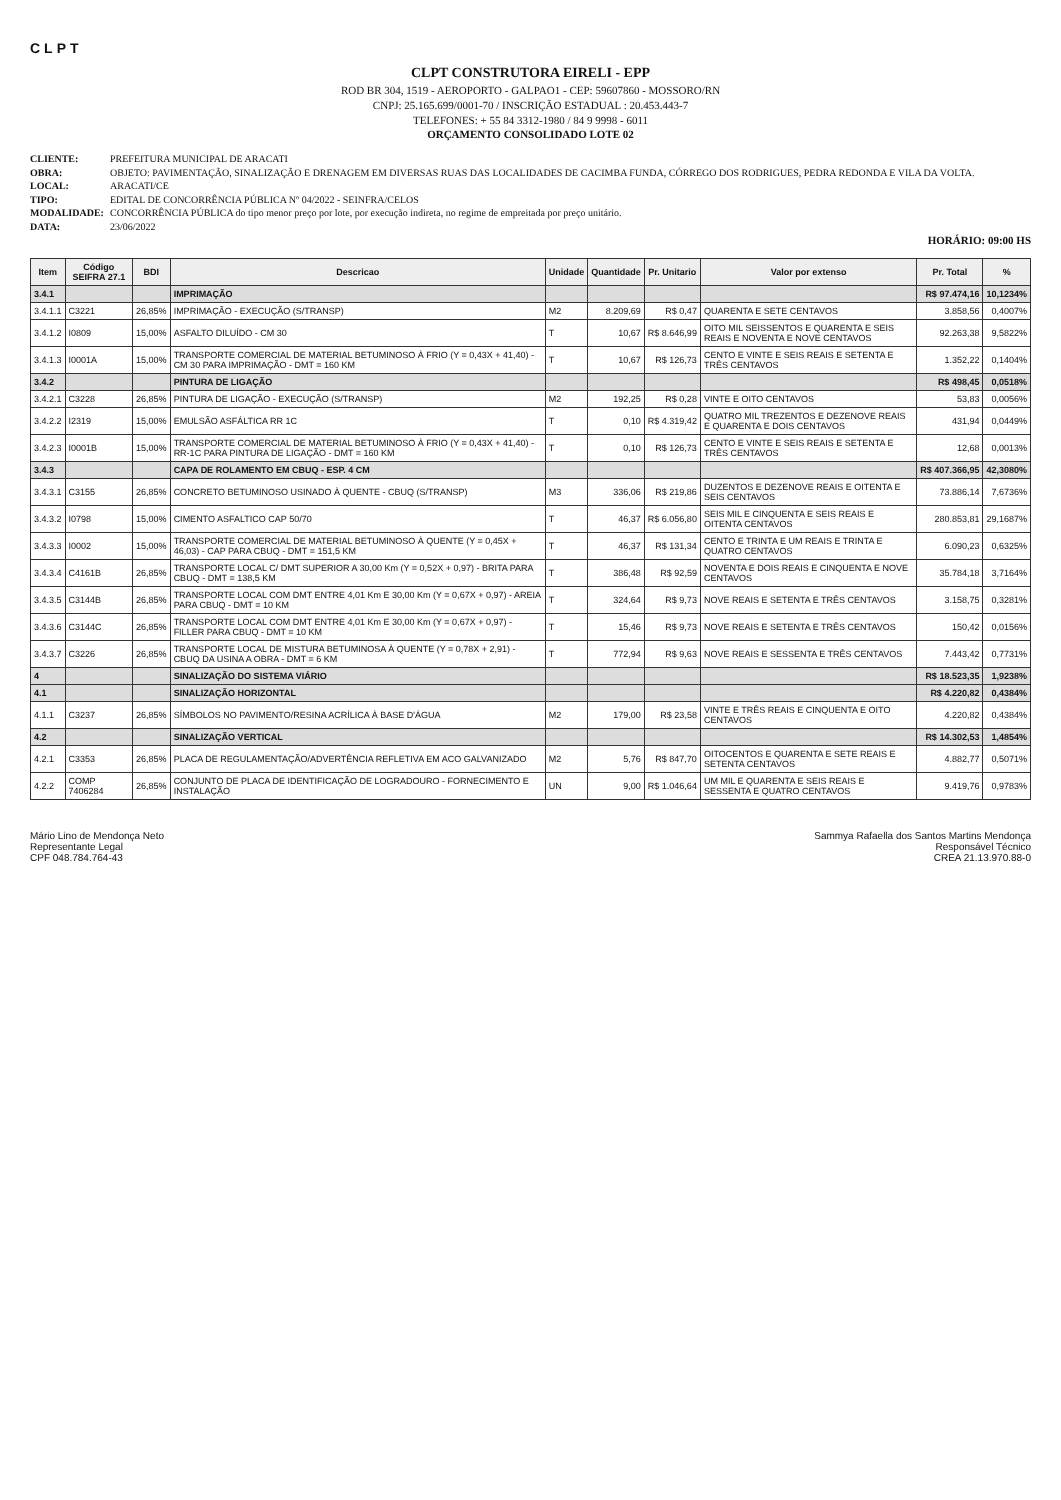CLPT
CLPT CONSTRUTORA EIRELI - EPP
ROD BR 304, 1519 - AEROPORTO - GALPAO1 - CEP: 59607860 - MOSSORO/RN
CNPJ: 25.165.699/0001-70 / INSCRIÇÃO ESTADUAL : 20.453.443-7
TELEFONES: + 55 84 3312-1980 / 84 9 9998 - 6011
ORÇAMENTO CONSOLIDADO LOTE 02
CLIENTE: PREFEITURA MUNICIPAL DE ARACATI
OBRA: OBJETO: PAVIMENTAÇÃO, SINALIZAÇÃO E DRENAGEM EM DIVERSAS RUAS DAS LOCALIDADES DE CACIMBA FUNDA, CÓRREGO DOS RODRIGUES, PEDRA REDONDA E VILA DA VOLTA.
LOCAL: ARACATI/CE
TIPO: EDITAL DE CONCORRÊNCIA PÚBLICA Nº 04/2022 - SEINFRA/CELOS
MODALIDADE: CONCORRÊNCIA PÚBLICA do tipo menor preço por lote, por execução indireta, no regime de empreitada por preço unitário.
DATA: 23/06/2022
HORÁRIO: 09:00 HS
| Item | Código SEIFRA 27.1 | BDI | Descricao | Unidade | Quantidade | Pr. Unitario | Valor por extenso | Pr. Total | % |
| --- | --- | --- | --- | --- | --- | --- | --- | --- | --- |
| 3.4.1 | | | IMPRIMAÇÃO | | | | | R$ 97.474,16 | 10,1234% |
| 3.4.1.1 | C3221 | 26,85% | IMPRIMAÇÃO - EXECUÇÃO (S/TRANSP) | M2 | 8.209,69 | R$ 0,47 | QUARENTA E SETE CENTAVOS | 3.858,56 | 0,4007% |
| 3.4.1.2 | I0809 | 15,00% | ASFALTO DILUÍDO - CM 30 | T | 10,67 | R$ 8.646,99 | OITO MIL SEISSENTOS E QUARENTA E SEIS REAIS E NOVENTA E NOVE CENTAVOS | 92.263,38 | 9,5822% |
| 3.4.1.3 | I0001A | 15,00% | TRANSPORTE COMERCIAL DE MATERIAL BETUMINOSO À FRIO (Y = 0,43X + 41,40) - CM 30 PARA IMPRIMAÇÃO - DMT = 160 KM | T | 10,67 | R$ 126,73 | CENTO E VINTE E SEIS REAIS E SETENTA E TRÊS CENTAVOS | 1.352,22 | 0,1404% |
| 3.4.2 | | | PINTURA DE LIGAÇÃO | | | | | R$ 498,45 | 0,0518% |
| 3.4.2.1 | C3228 | 26,85% | PINTURA DE LIGAÇÃO - EXECUÇÃO (S/TRANSP) | M2 | 192,25 | R$ 0,28 | VINTE E OITO CENTAVOS | 53,83 | 0,0056% |
| 3.4.2.2 | I2319 | 15,00% | EMULSÃO ASFÁLTICA RR 1C | T | 0,10 | R$ 4.319,42 | QUATRO MIL TREZENTOS E DEZENOVE REAIS E QUARENTA E DOIS CENTAVOS | 431,94 | 0,0449% |
| 3.4.2.3 | I0001B | 15,00% | TRANSPORTE COMERCIAL DE MATERIAL BETUMINOSO À FRIO (Y = 0,43X + 41,40) - RR-1C PARA PINTURA DE LIGAÇÃO - DMT = 160 KM | T | 0,10 | R$ 126,73 | CENTO E VINTE E SEIS REAIS E SETENTA E TRÊS CENTAVOS | 12,68 | 0,0013% |
| 3.4.3 | | | CAPA DE ROLAMENTO EM CBUQ - ESP. 4 CM | | | | | R$ 407.366,95 | 42,3080% |
| 3.4.3.1 | C3155 | 26,85% | CONCRETO BETUMINOSO USINADO À QUENTE - CBUQ (S/TRANSP) | M3 | 336,06 | R$ 219,86 | DUZENTOS E DEZENOVE REAIS E OITENTA E SEIS CENTAVOS | 73.886,14 | 7,6736% |
| 3.4.3.2 | I0798 | 15,00% | CIMENTO ASFALTICO CAP 50/70 | T | 46,37 | R$ 6.056,80 | SEIS MIL E CINQUENTA E SEIS REAIS E OITENTA CENTAVOS | 280.853,81 | 29,1687% |
| 3.4.3.3 | I0002 | 15,00% | TRANSPORTE COMERCIAL DE MATERIAL BETUMINOSO À QUENTE (Y = 0,45X + 46,03) - CAP PARA CBUQ - DMT = 151,5 KM | T | 46,37 | R$ 131,34 | CENTO E TRINTA E UM REAIS E TRINTA E QUATRO CENTAVOS | 6.090,23 | 0,6325% |
| 3.4.3.4 | C4161B | 26,85% | TRANSPORTE LOCAL C/ DMT SUPERIOR A 30,00 Km (Y = 0,52X + 0,97) - BRITA PARA CBUQ - DMT = 138,5 KM | T | 386,48 | R$ 92,59 | NOVENTA E DOIS REAIS E CINQUENTA E NOVE CENTAVOS | 35.784,18 | 3,7164% |
| 3.4.3.5 | C3144B | 26,85% | TRANSPORTE LOCAL COM DMT ENTRE 4,01 Km E 30,00 Km (Y = 0,67X + 0,97) - AREIA PARA CBUQ - DMT = 10 KM | T | 324,64 | R$ 9,73 | NOVE REAIS E SETENTA E TRÊS CENTAVOS | 3.158,75 | 0,3281% |
| 3.4.3.6 | C3144C | 26,85% | TRANSPORTE LOCAL COM DMT ENTRE 4,01 Km E 30,00 Km (Y = 0,67X + 0,97) - FILLER PARA CBUQ - DMT = 10 KM | T | 15,46 | R$ 9,73 | NOVE REAIS E SETENTA E TRÊS CENTAVOS | 150,42 | 0,0156% |
| 3.4.3.7 | C3226 | 26,85% | TRANSPORTE LOCAL DE MISTURA BETUMINOSA À QUENTE (Y = 0,78X + 2,91) - CBUQ DA USINA A OBRA - DMT = 6 KM | T | 772,94 | R$ 9,63 | NOVE REAIS E SESSENTA E TRÊS CENTAVOS | 7.443,42 | 0,7731% |
| 4 | | | SINALIZAÇÃO DO SISTEMA VIÁRIO | | | | | R$ 18.523,35 | 1,9238% |
| 4.1 | | | SINALIZAÇÃO HORIZONTAL | | | | | R$ 4.220,82 | 0,4384% |
| 4.1.1 | C3237 | 26,85% | SÍMBOLOS NO PAVIMENTO/RESINA ACRÍLICA À BASE D'ÁGUA | M2 | 179,00 | R$ 23,58 | VINTE E TRÊS REAIS E CINQUENTA E OITO CENTAVOS | 4.220,82 | 0,4384% |
| 4.2 | | | SINALIZAÇÃO VERTICAL | | | | | R$ 14.302,53 | 1,4854% |
| 4.2.1 | C3353 | 26,85% | PLACA DE REGULAMENTAÇÃO/ADVERTÊNCIA REFLETIVA EM ACO GALVANIZADO | M2 | 5,76 | R$ 847,70 | OITOCENTOS E QUARENTA E SETE REAIS E SETENTA CENTAVOS | 4.882,77 | 0,5071% |
| 4.2.2 | COMP 7406284 | 26,85% | CONJUNTO DE PLACA DE IDENTIFICAÇÃO DE LOGRADOURO - FORNECIMENTO E INSTALAÇÃO | UN | 9,00 | R$ 1.046,64 | UM MIL E QUARENTA E SEIS REAIS E SESSENTA E QUATRO CENTAVOS | 9.419,76 | 0,9783% |
Mário Lino de Mendonça Neto
Representante Legal
CPF 048.784.764-43
Sammya Rafaella dos Santos Martins Mendonça
Responsável Técnico
CREA 21.13.970.88-0